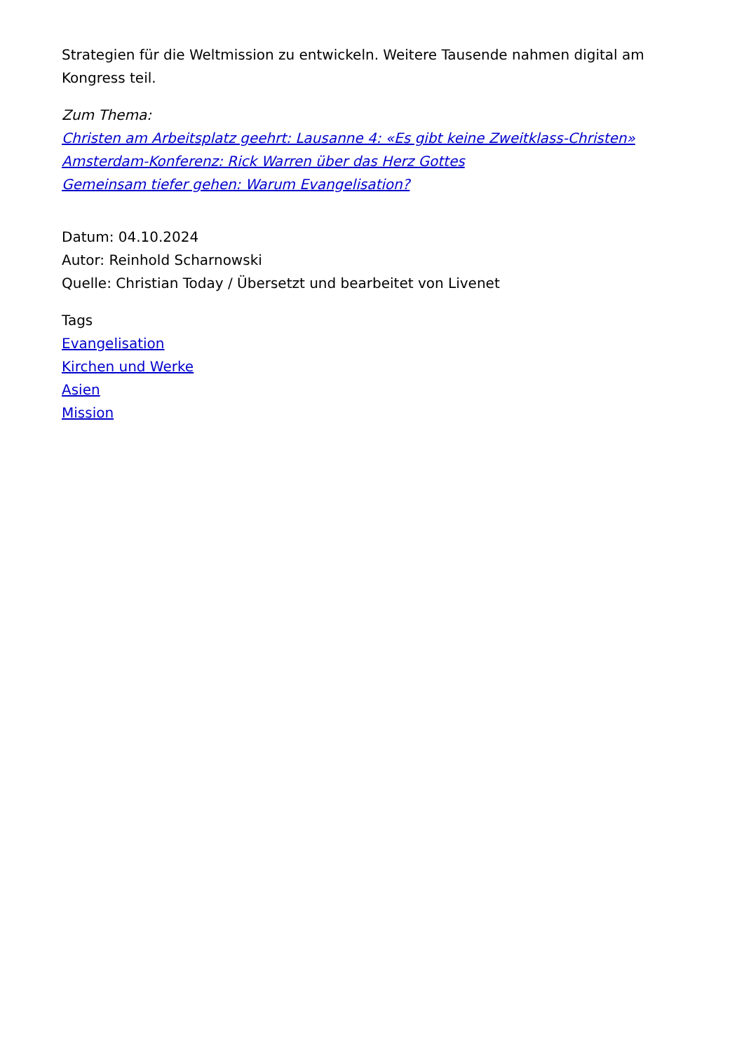Strategien für die Weltmission zu entwickeln. Weitere Tausende nahmen digital am Kongress teil.
Zum Thema:
Christen am Arbeitsplatz geehrt: Lausanne 4: «Es gibt keine Zweitklass-Christen»
Amsterdam-Konferenz: Rick Warren über das Herz Gottes
Gemeinsam tiefer gehen: Warum Evangelisation?
Datum: 04.10.2024
Autor: Reinhold Scharnowski
Quelle: Christian Today / Übersetzt und bearbeitet von Livenet
Tags
Evangelisation
Kirchen und Werke
Asien
Mission